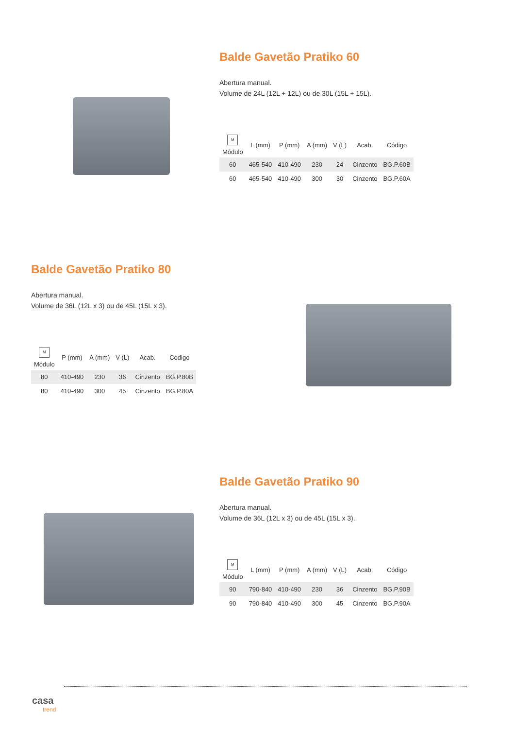Balde Gavetão Pratiko 60
Abertura manual.
Volume de 24L (12L + 12L) ou de 30L (15L + 15L).
| M Módulo | L (mm) | P (mm) | A (mm) | V (L) | Acab. | Código |
| --- | --- | --- | --- | --- | --- | --- |
| 60 | 465-540 | 410-490 | 230 | 24 | Cinzento | BG.P.60B |
| 60 | 465-540 | 410-490 | 300 | 30 | Cinzento | BG.P.60A |
Balde Gavetão Pratiko 80
Abertura manual.
Volume de 36L (12L x 3) ou de 45L (15L x 3).
| M Módulo | P (mm) | A (mm) | V (L) | Acab. | Código |
| --- | --- | --- | --- | --- | --- |
| 80 | 410-490 | 230 | 36 | Cinzento | BG.P.80B |
| 80 | 410-490 | 300 | 45 | Cinzento | BG.P.80A |
Balde Gavetão Pratiko 90
Abertura manual.
Volume de 36L (12L x 3) ou de 45L (15L x 3).
| M Módulo | L (mm) | P (mm) | A (mm) | V (L) | Acab. | Código |
| --- | --- | --- | --- | --- | --- | --- |
| 90 | 790-840 | 410-490 | 230 | 36 | Cinzento | BG.P.90B |
| 90 | 790-840 | 410-490 | 300 | 45 | Cinzento | BG.P.90A |
casa
trend